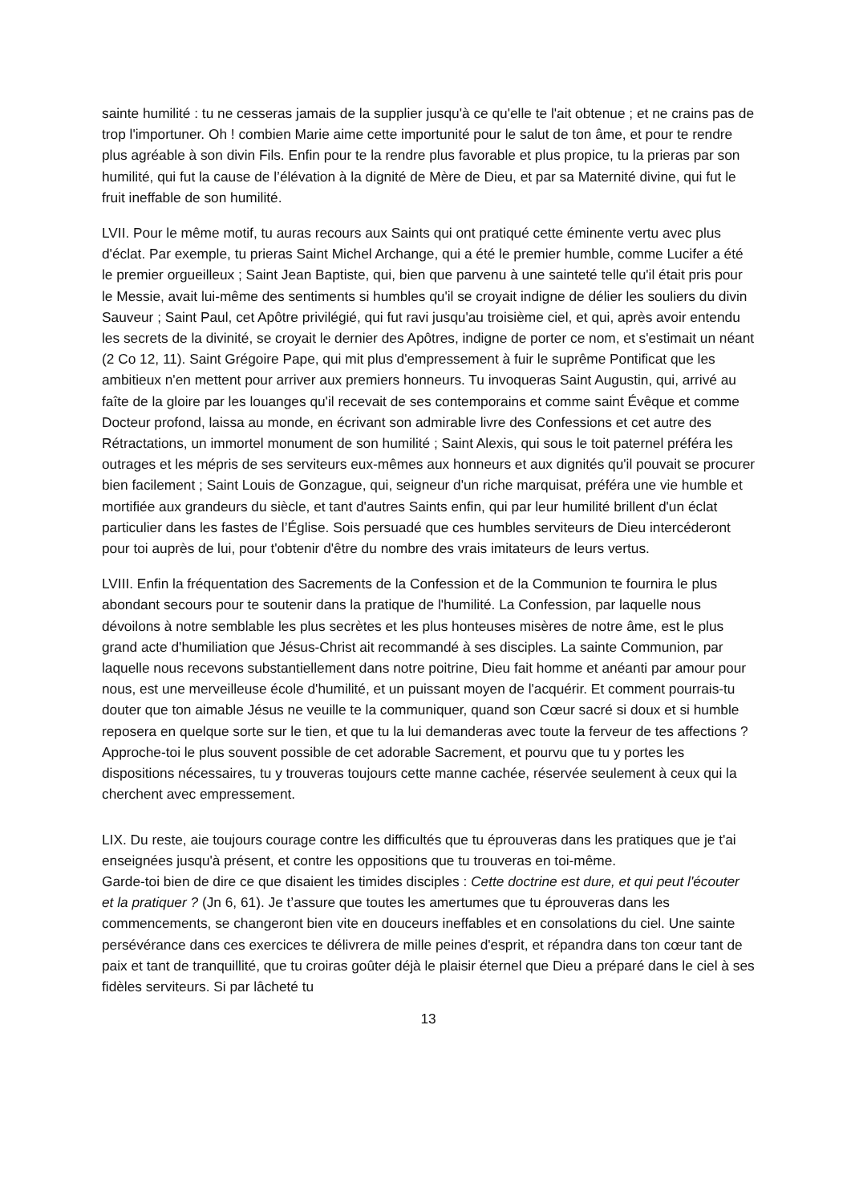sainte humilité : tu ne cesseras jamais de la supplier jusqu'à ce qu'elle te l'ait obtenue ; et ne crains pas de trop l'importuner. Oh ! combien Marie aime cette importunité pour le salut de ton âme, et pour te rendre plus agréable à son divin Fils. Enfin pour te la rendre plus favorable et plus propice, tu la prieras par son humilité, qui fut la cause de l’élévation à la dignité de Mère de Dieu, et par sa Maternité divine, qui fut le fruit ineffable de son humilité.
LVII. Pour le même motif, tu auras recours aux Saints qui ont pratiqué cette éminente vertu avec plus d'éclat. Par exemple, tu prieras Saint Michel Archange, qui a été le premier humble, comme Lucifer a été le premier orgueilleux ; Saint Jean Baptiste, qui, bien que parvenu à une sainteté telle qu'il était pris pour le Messie, avait lui-même des sentiments si humbles qu'il se croyait indigne de délier les souliers du divin Sauveur ; Saint Paul, cet Apôtre privilégié, qui fut ravi jusqu'au troisième ciel, et qui, après avoir entendu les secrets de la divinité, se croyait le dernier des Apôtres, indigne de porter ce nom, et s'estimait un néant (2 Co 12, 11). Saint Grégoire Pape, qui mit plus d'empressement à fuir le suprême Pontificat que les ambitieux n'en mettent pour arriver aux premiers honneurs. Tu invoqueras Saint Augustin, qui, arrivé au faîte de la gloire par les louanges qu'il recevait de ses contemporains et comme saint Évêque et comme Docteur profond, laissa au monde, en écrivant son admirable livre des Confessions et cet autre des Rétractations, un immortel monument de son humilité ; Saint Alexis, qui sous le toit paternel préféra les outrages et les mépris de ses serviteurs eux-mêmes aux honneurs et aux dignités qu'il pouvait se procurer bien facilement ; Saint Louis de Gonzague, qui, seigneur d'un riche marquisat, préféra une vie humble et mortifiée aux grandeurs du siècle, et tant d'autres Saints enfin, qui par leur humilité brillent d'un éclat particulier dans les fastes de l’Église. Sois persuadé que ces humbles serviteurs de Dieu intercéderont pour toi auprès de lui, pour t'obtenir d'être du nombre des vrais imitateurs de leurs vertus.
LVIII. Enfin la fréquentation des Sacrements de la Confession et de la Communion te fournira le plus abondant secours pour te soutenir dans la pratique de l'humilité. La Confession, par laquelle nous dévoilons à notre semblable les plus secrètes et les plus honteuses misères de notre âme, est le plus grand acte d'humiliation que Jésus-Christ ait recommandé à ses disciples. La sainte Communion, par laquelle nous recevons substantiellement dans notre poitrine, Dieu fait homme et anéanti par amour pour nous, est une merveilleuse école d'humilité, et un puissant moyen de l'acquérir. Et comment pourrais-tu douter que ton aimable Jésus ne veuille te la communiquer, quand son Cœur sacré si doux et si humble reposera en quelque sorte sur le tien, et que tu la lui demanderas avec toute la ferveur de tes affections ? Approche-toi le plus souvent possible de cet adorable Sacrement, et pourvu que tu y portes les dispositions nécessaires, tu y trouveras toujours cette manne cachée, réservée seulement à ceux qui la cherchent avec empressement.
LIX. Du reste, aie toujours courage contre les difficultés que tu éprouveras dans les pratiques que je t'ai enseignées jusqu'à présent, et contre les oppositions que tu trouveras en toi-même.
Garde-toi bien de dire ce que disaient les timides disciples : Cette doctrine est dure, et qui peut l'écouter et la pratiquer ? (Jn 6, 61). Je t’assure que toutes les amertumes que tu éprouveras dans les commencements, se changeront bien vite en douceurs ineffables et en consolations du ciel. Une sainte persévérance dans ces exercices te délivrera de mille peines d'esprit, et répandra dans ton cœur tant de paix et tant de tranquillité, que tu croiras goûter déjà le plaisir éternel que Dieu a préparé dans le ciel à ses fidèles serviteurs. Si par lâcheté tu
13